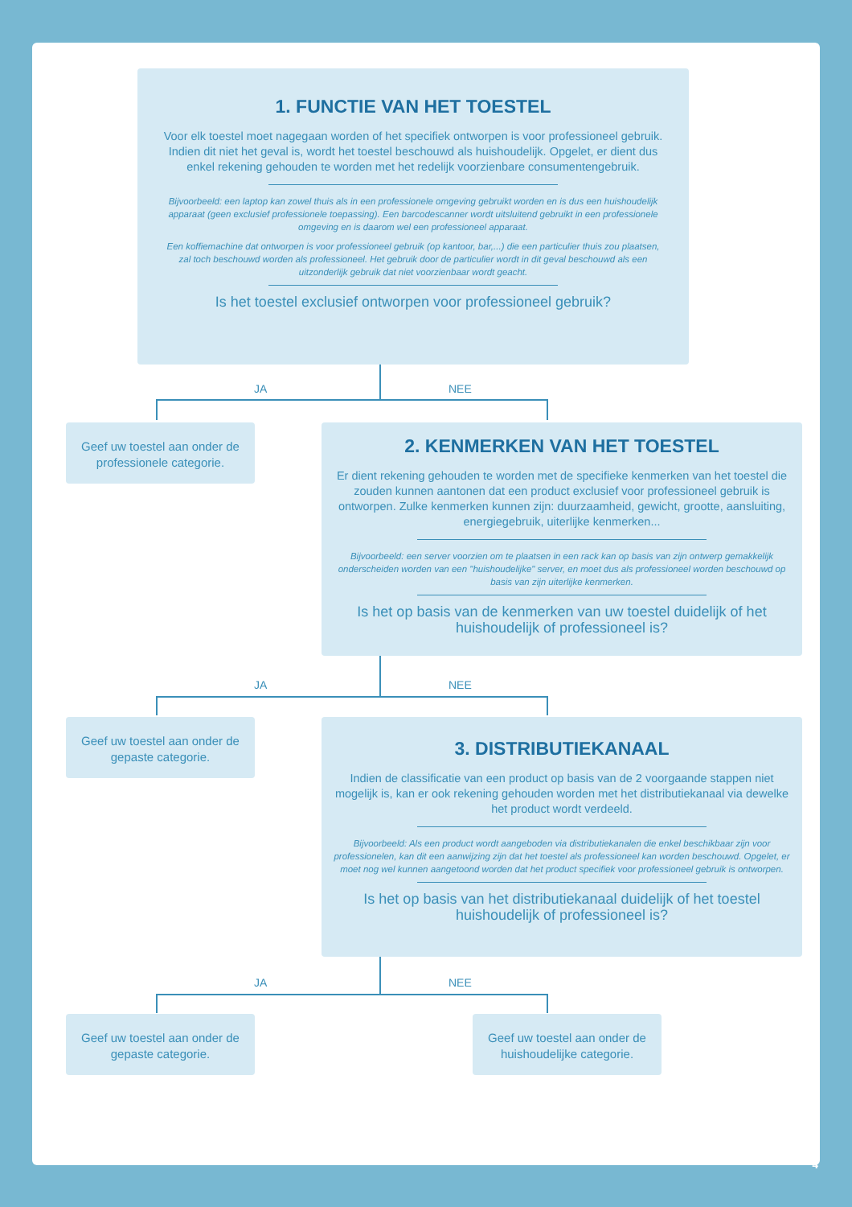1. FUNCTIE VAN HET TOESTEL
Voor elk toestel moet nagegaan worden of het specifiek ontworpen is voor professioneel gebruik. Indien dit niet het geval is, wordt het toestel beschouwd als huishoudelijk. Opgelet, er dient dus enkel rekening gehouden te worden met het redelijk voorzienbare consumentengebruik.
Bijvoorbeeld: een laptop kan zowel thuis als in een professionele omgeving gebruikt worden en is dus een huishoudelijk apparaat (geen exclusief professionele toepassing). Een barcodescanner wordt uitsluitend gebruikt in een professionele omgeving en is daarom wel een professioneel apparaat.
Een koffiemachine dat ontworpen is voor professioneel gebruik (op kantoor, bar,...) die een particulier thuis zou plaatsen, zal toch beschouwd worden als professioneel. Het gebruik door de particulier wordt in dit geval beschouwd als een uitzonderlijk gebruik dat niet voorzienbaar wordt geacht.
Is het toestel exclusief ontworpen voor professioneel gebruik?
JA NEE
Geef uw toestel aan onder de professionele categorie.
2. KENMERKEN VAN HET TOESTEL
Er dient rekening gehouden te worden met de specifieke kenmerken van het toestel die zouden kunnen aantonen dat een product exclusief voor professioneel gebruik is ontworpen. Zulke kenmerken kunnen zijn: duurzaamheid, gewicht, grootte, aansluiting, energiegebruik, uiterlijke kenmerken...
Bijvoorbeeld: een server voorzien om te plaatsen in een rack kan op basis van zijn ontwerp gemakkelijk onderscheiden worden van een "huishoudelijke" server, en moet dus als professioneel worden beschouwd op basis van zijn uiterlijke kenmerken.
Is het op basis van de kenmerken van uw toestel duidelijk of het huishoudelijk of professioneel is?
JA NEE
Geef uw toestel aan onder de gepaste categorie.
3. DISTRIBUTIEKANAAL
Indien de classificatie van een product op basis van de 2 voorgaande stappen niet mogelijk is, kan er ook rekening gehouden worden met het distributiekanaal via dewelke het product wordt verdeeld.
Bijvoorbeeld: Als een product wordt aangeboden via distributiekanalen die enkel beschikbaar zijn voor professionelen, kan dit een aanwijzing zijn dat het toestel als professioneel kan worden beschouwd. Opgelet, er moet nog wel kunnen aangetoond worden dat het product specifiek voor professioneel gebruik is ontworpen.
Is het op basis van het distributiekanaal duidelijk of het toestel huishoudelijk of professioneel is?
JA NEE
Geef uw toestel aan onder de gepaste categorie.
Geef uw toestel aan onder de huishoudelijke categorie.
4